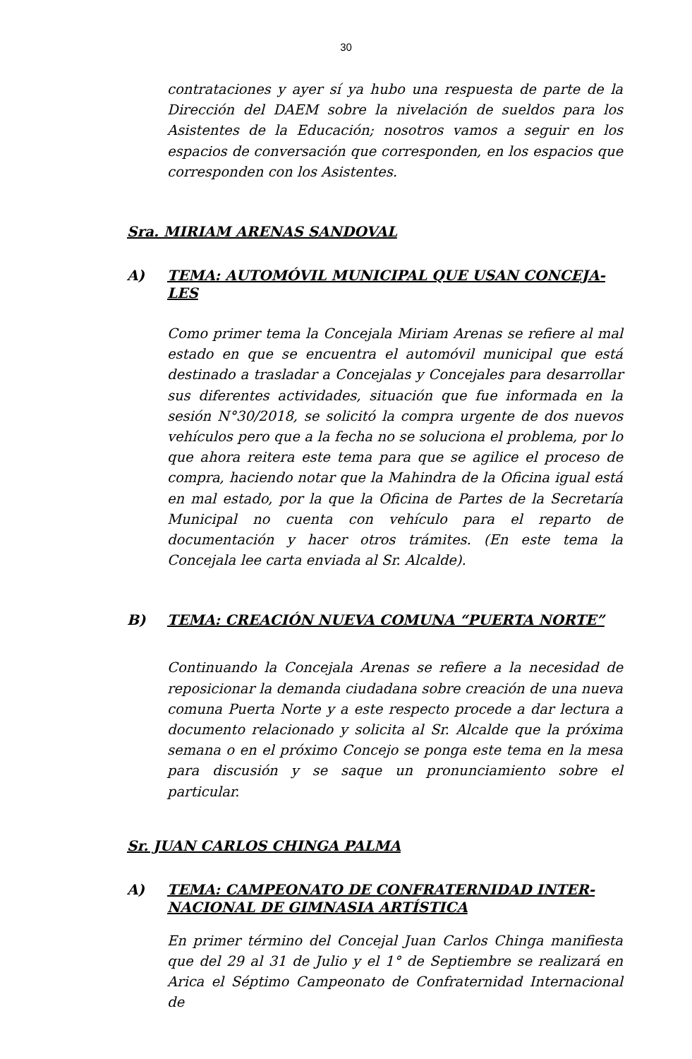30
contrataciones y ayer sí ya hubo una respuesta de parte de la Dirección del DAEM sobre la nivelación de sueldos para los Asistentes de la Educación; nosotros vamos a seguir en los espacios de conversación que corresponden, en los espacios que corresponden con los Asistentes.
Sra. MIRIAM ARENAS SANDOVAL
A) TEMA: AUTOMÓVIL MUNICIPAL QUE USAN CONCEJA-LES
Como primer tema la Concejala Miriam Arenas se refiere al mal estado en que se encuentra el automóvil municipal que está destinado a trasladar a Concejalas y Concejales para desarrollar sus diferentes actividades, situación que fue informada en la sesión N°30/2018, se solicitó la compra urgente de dos nuevos vehículos pero que a la fecha no se soluciona el problema, por lo que ahora reitera este tema para que se agilice el proceso de compra, haciendo notar que la Mahindra de la Oficina igual está en mal estado, por la que la Oficina de Partes de la Secretaría Municipal no cuenta con vehículo para el reparto de documentación y hacer otros trámites. (En este tema la Concejala lee carta enviada al Sr. Alcalde).
B) TEMA: CREACIÓN NUEVA COMUNA “PUERTA NORTE”
Continuando la Concejala Arenas se refiere a la necesidad de reposicionar la demanda ciudadana sobre creación de una nueva comuna Puerta Norte y a este respecto procede a dar lectura a documento relacionado y solicita al Sr. Alcalde que la próxima semana o en el próximo Concejo se ponga este tema en la mesa para discusión y se saque un pronunciamiento sobre el particular.
Sr. JUAN CARLOS CHINGA PALMA
A) TEMA: CAMPEONATO DE CONFRATERNIDAD INTER-NACIONAL DE GIMNASIA ARTÍSTICA
En primer término del Concejal Juan Carlos Chinga manifiesta que del 29 al 31 de Julio y el 1° de Septiembre se realizará en Arica el Séptimo Campeonato de Confraternidad Internacional de